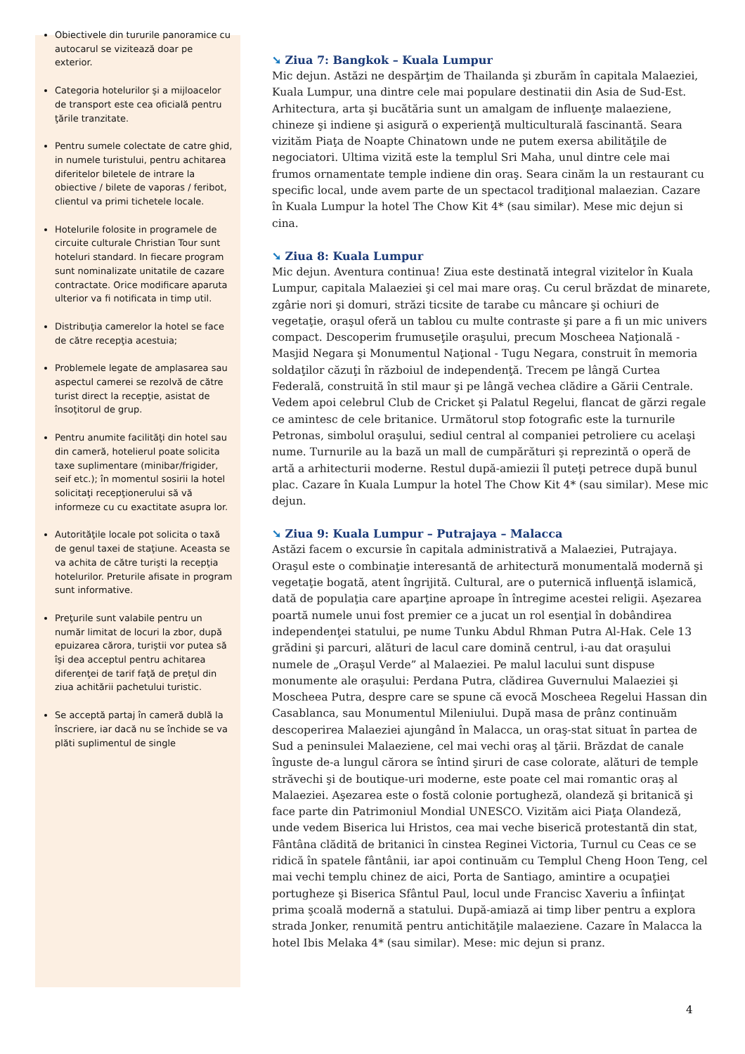Obiectivele din tururile panoramice cu autocarul se vizitează doar pe exterior.
Categoria hotelurilor şi a mijloacelor de transport este cea oficială pentru ţările tranzitate.
Pentru sumele colectate de catre ghid, in numele turistului, pentru achitarea diferitelor biletele de intrare la obiective / bilete de vaporas / feribot, clientul va primi tichetele locale.
Hotelurile folosite in programele de circuite culturale Christian Tour sunt hoteluri standard. In fiecare program sunt nominalizate unitatile de cazare contractate. Orice modificare aparuta ulterior va fi notificata in timp util.
Distribuţia camerelor la hotel se face de către recepţia acestuia;
Problemele legate de amplasarea sau aspectul camerei se rezolvă de către turist direct la recepţie, asistat de însoţitorul de grup.
Pentru anumite facilităţi din hotel sau din cameră, hotelierul poate solicita taxe suplimentare (minibar/frigider, seif etc.); în momentul sosirii la hotel solicitaţi recepţionerului să vă informeze cu cu exactitate asupra lor.
Autorităţile locale pot solicita o taxă de genul taxei de staţiune. Aceasta se va achita de către turişti la recepţia hotelurilor. Preturile afisate in program sunt informative.
Preţurile sunt valabile pentru un număr limitat de locuri la zbor, după epuizarea cărora, turiştii vor putea să îşi dea acceptul pentru achitarea diferenţei de tarif faţă de preţul din ziua achitării pachetului turistic.
Se acceptă partaj în cameră dublă la înscriere, iar dacă nu se închide se va plăti suplimentul de single
➘ Ziua 7: Bangkok – Kuala Lumpur
Mic dejun. Astăzi ne despărţim de Thailanda şi zburăm în capitala Malaeziei, Kuala Lumpur, una dintre cele mai populare destinatii din Asia de Sud-Est. Arhitectura, arta şi bucătăria sunt un amalgam de influenţe malaeziene, chineze şi indiene şi asigură o experienţă multiculturală fascinantă. Seara vizităm Piaţa de Noapte Chinatown unde ne putem exersa abilităţile de negociatori. Ultima vizită este la templul Sri Maha, unul dintre cele mai frumos ornamentate temple indiene din oraş. Seara cinăm la un restaurant cu specific local, unde avem parte de un spectacol tradiţional malaezian. Cazare în Kuala Lumpur la hotel The Chow Kit 4* (sau similar). Mese mic dejun si cina.
➘ Ziua 8: Kuala Lumpur
Mic dejun. Aventura continua! Ziua este destinată integral vizitelor în Kuala Lumpur, capitala Malaeziei şi cel mai mare oraş. Cu cerul brăzdat de minarete, zgârie nori şi domuri, străzi ticsite de tarabe cu mâncare şi ochiuri de vegetaţie, oraşul oferă un tablou cu multe contraste şi pare a fi un mic univers compact. Descoperim frumuseţile oraşului, precum Moscheea Naţională - Masjid Negara şi Monumentul Naţional - Tugu Negara, construit în memoria soldaţilor căzuţi în războiul de independenţă. Trecem pe lângă Curtea Federală, construită în stil maur şi pe lângă vechea clădire a Gării Centrale. Vedem apoi celebrul Club de Cricket şi Palatul Regelui, flancat de gărzi regale ce amintesc de cele britanice. Următorul stop fotografic este la turnurile Petronas, simbolul oraşului, sediul central al companiei petroliere cu acelaşi nume. Turnurile au la bază un mall de cumpărături şi reprezintă o operă de artă a arhitecturii moderne. Restul după-amiezii îl puteţi petrece după bunul plac. Cazare în Kuala Lumpur la hotel The Chow Kit 4* (sau similar). Mese mic dejun.
➘ Ziua 9: Kuala Lumpur – Putrajaya – Malacca
Astăzi facem o excursie în capitala administrativă a Malaeziei, Putrajaya. Oraşul este o combinaţie interesantă de arhitectură monumentală modernă şi vegetaţie bogată, atent îngrijită. Cultural, are o puternică influenţă islamică, dată de populaţia care aparţine aproape în întregime acestei religii. Aşezarea poartă numele unui fost premier ce a jucat un rol esenţial în dobândirea independenţei statului, pe nume Tunku Abdul Rhman Putra Al-Hak. Cele 13 grădini şi parcuri, alături de lacul care domină centrul, i-au dat oraşului numele de „Oraşul Verde” al Malaeziei. Pe malul lacului sunt dispuse monumente ale oraşului: Perdana Putra, clădirea Guvernului Malaeziei şi Moscheea Putra, despre care se spune că evocă Moscheea Regelui Hassan din Casablanca, sau Monumentul Mileniului. După masa de prânz continuăm descoperirea Malaeziei ajungând în Malacca, un oraş-stat situat în partea de Sud a peninsulei Malaeziene, cel mai vechi oraş al ţării. Brăzdat de canale înguste de-a lungul cărora se întind şiruri de case colorate, alături de temple străvechi şi de boutique-uri moderne, este poate cel mai romantic oraş al Malaeziei. Aşezarea este o fostă colonie portugheză, olandeză şi britanică şi face parte din Patrimoniul Mondial UNESCO. Vizităm aici Piaţa Olandeză, unde vedem Biserica lui Hristos, cea mai veche biserică protestantă din stat, Fântâna clădită de britanici în cinstea Reginei Victoria, Turnul cu Ceas ce se ridică în spatele fântânii, iar apoi continuăm cu Templul Cheng Hoon Teng, cel mai vechi templu chinez de aici, Porta de Santiago, amintire a ocupaţiei portugheze şi Biserica Sfântul Paul, locul unde Francisc Xaveriu a înfiinţat prima şcoală modernă a statului. După-amiază ai timp liber pentru a explora strada Jonker, renumită pentru antichităţile malaeziene. Cazare în Malacca la hotel Ibis Melaka 4* (sau similar). Mese: mic dejun si pranz.
4